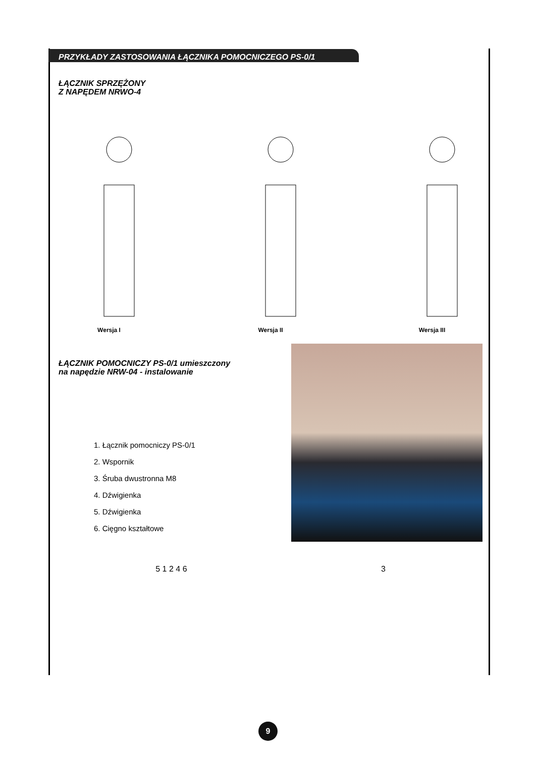PRZYKŁADY ZASTOSOWANIA ŁĄCZNIKA POMOCNICZEGO PS-0/1
ŁĄCZNIK SPRZĘŻONY
Z NAPĘDEM NRWO-4
Wersja I Wersja II Wersja III
ŁĄCZNIK POMOCNICZY PS-0/1 umieszczony
na napędzie NRW-04 - instalowanie
1. Łącznik pomocniczy PS-0/1
2. Wspornik
3. Śruba dwustronna M8
4. Dźwigienka
5. Dźwigienka
6. Cięgno kształtowe
5 1 2 4 6 3
9